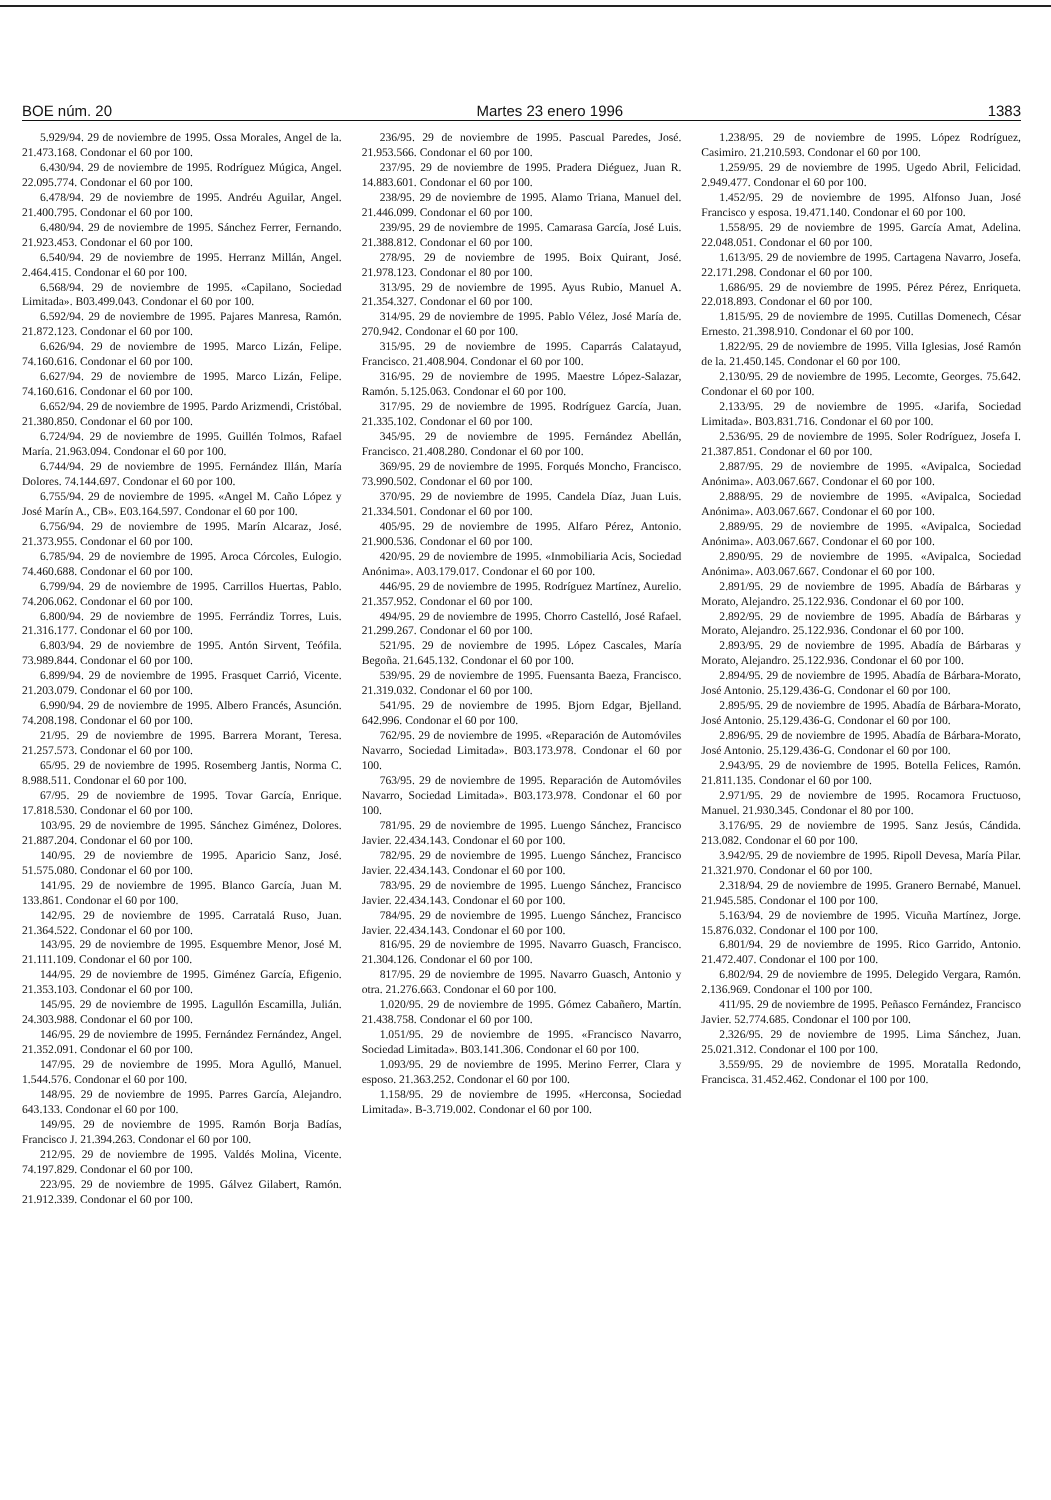BOE núm. 20 Martes 23 enero 1996 1383
5.929/94. 29 de noviembre de 1995. Ossa Morales, Angel de la. 21.473.168. Condonar el 60 por 100.
6.430/94. 29 de noviembre de 1995. Rodríguez Múgica, Angel. 22.095.774. Condonar el 60 por 100.
6.478/94. 29 de noviembre de 1995. Andréu Aguilar, Angel. 21.400.795. Condonar el 60 por 100.
6.480/94. 29 de noviembre de 1995. Sánchez Ferrer, Fernando. 21.923.453. Condonar el 60 por 100.
6.540/94. 29 de noviembre de 1995. Herranz Millán, Angel. 2.464.415. Condonar el 60 por 100.
6.568/94. 29 de noviembre de 1995. «Capilano, Sociedad Limitada». B03.499.043. Condonar el 60 por 100.
6.592/94. 29 de noviembre de 1995. Pajares Manresa, Ramón. 21.872.123. Condonar el 60 por 100.
6.626/94. 29 de noviembre de 1995. Marco Lizán, Felipe. 74.160.616. Condonar el 60 por 100.
6.627/94. 29 de noviembre de 1995. Marco Lizán, Felipe. 74.160.616. Condonar el 60 por 100.
6.652/94. 29 de noviembre de 1995. Pardo Arizmendi, Cristóbal. 21.380.850. Condonar el 60 por 100.
6.724/94. 29 de noviembre de 1995. Guillén Tolmos, Rafael María. 21.963.094. Condonar el 60 por 100.
6.744/94. 29 de noviembre de 1995. Fernández Illán, María Dolores. 74.144.697. Condonar el 60 por 100.
6.755/94. 29 de noviembre de 1995. «Angel M. Caño López y José Marín A., CB». E03.164.597. Condonar el 60 por 100.
6.756/94. 29 de noviembre de 1995. Marín Alcaraz, José. 21.373.955. Condonar el 60 por 100.
6.785/94. 29 de noviembre de 1995. Aroca Córcoles, Eulogio. 74.460.688. Condonar el 60 por 100.
6.799/94. 29 de noviembre de 1995. Carrillos Huertas, Pablo. 74.206.062. Condonar el 60 por 100.
6.800/94. 29 de noviembre de 1995. Ferrándiz Torres, Luis. 21.316.177. Condonar el 60 por 100.
6.803/94. 29 de noviembre de 1995. Antón Sirvent, Teófila. 73.989.844. Condonar el 60 por 100.
6.899/94. 29 de noviembre de 1995. Frasquet Carrió, Vicente. 21.203.079. Condonar el 60 por 100.
6.990/94. 29 de noviembre de 1995. Albero Francés, Asunción. 74.208.198. Condonar el 60 por 100.
21/95. 29 de noviembre de 1995. Barrera Morant, Teresa. 21.257.573. Condonar el 60 por 100.
65/95. 29 de noviembre de 1995. Rosemberg Jantis, Norma C. 8.988.511. Condonar el 60 por 100.
67/95. 29 de noviembre de 1995. Tovar García, Enrique. 17.818.530. Condonar el 60 por 100.
103/95. 29 de noviembre de 1995. Sánchez Giménez, Dolores. 21.887.204. Condonar el 60 por 100.
140/95. 29 de noviembre de 1995. Aparicio Sanz, José. 51.575.080. Condonar el 60 por 100.
141/95. 29 de noviembre de 1995. Blanco García, Juan M. 133.861. Condonar el 60 por 100.
142/95. 29 de noviembre de 1995. Carratalá Ruso, Juan. 21.364.522. Condonar el 60 por 100.
143/95. 29 de noviembre de 1995. Esquembre Menor, José M. 21.111.109. Condonar el 60 por 100.
144/95. 29 de noviembre de 1995. Giménez García, Efigenio. 21.353.103. Condonar el 60 por 100.
145/95. 29 de noviembre de 1995. Lagullón Escamilla, Julián. 24.303.988. Condonar el 60 por 100.
146/95. 29 de noviembre de 1995. Fernández Fernández, Angel. 21.352.091. Condonar el 60 por 100.
147/95. 29 de noviembre de 1995. Mora Agulló, Manuel. 1.544.576. Condonar el 60 por 100.
148/95. 29 de noviembre de 1995. Parres García, Alejandro. 643.133. Condonar el 60 por 100.
149/95. 29 de noviembre de 1995. Ramón Borja Badías, Francisco J. 21.394.263. Condonar el 60 por 100.
212/95. 29 de noviembre de 1995. Valdés Molina, Vicente. 74.197.829. Condonar el 60 por 100.
223/95. 29 de noviembre de 1995. Gálvez Gilabert, Ramón. 21.912.339. Condonar el 60 por 100.
236/95. 29 de noviembre de 1995. Pascual Paredes, José. 21.953.566. Condonar el 60 por 100.
237/95. 29 de noviembre de 1995. Pradera Diéguez, Juan R. 14.883.601. Condonar el 60 por 100.
238/95. 29 de noviembre de 1995. Alamo Triana, Manuel del. 21.446.099. Condonar el 60 por 100.
239/95. 29 de noviembre de 1995. Camarasa García, José Luis. 21.388.812. Condonar el 60 por 100.
278/95. 29 de noviembre de 1995. Boix Quirant, José. 21.978.123. Condonar el 80 por 100.
313/95. 29 de noviembre de 1995. Ayus Rubio, Manuel A. 21.354.327. Condonar el 60 por 100.
314/95. 29 de noviembre de 1995. Pablo Vélez, José María de. 270.942. Condonar el 60 por 100.
315/95. 29 de noviembre de 1995. Caparrás Calatayud, Francisco. 21.408.904. Condonar el 60 por 100.
316/95. 29 de noviembre de 1995. Maestre López-Salazar, Ramón. 5.125.063. Condonar el 60 por 100.
317/95. 29 de noviembre de 1995. Rodríguez García, Juan. 21.335.102. Condonar el 60 por 100.
345/95. 29 de noviembre de 1995. Fernández Abellán, Francisco. 21.408.280. Condonar el 60 por 100.
369/95. 29 de noviembre de 1995. Forqués Moncho, Francisco. 73.990.502. Condonar el 60 por 100.
370/95. 29 de noviembre de 1995. Candela Díaz, Juan Luis. 21.334.501. Condonar el 60 por 100.
405/95. 29 de noviembre de 1995. Alfaro Pérez, Antonio. 21.900.536. Condonar el 60 por 100.
420/95. 29 de noviembre de 1995. «Inmobiliaria Acis, Sociedad Anónima». A03.179.017. Condonar el 60 por 100.
446/95. 29 de noviembre de 1995. Rodríguez Martínez, Aurelio. 21.357.952. Condonar el 60 por 100.
494/95. 29 de noviembre de 1995. Chorro Castelló, José Rafael. 21.299.267. Condonar el 60 por 100.
521/95. 29 de noviembre de 1995. López Cascales, María Begoña. 21.645.132. Condonar el 60 por 100.
539/95. 29 de noviembre de 1995. Fuensanta Baeza, Francisco. 21.319.032. Condonar el 60 por 100.
541/95. 29 de noviembre de 1995. Bjorn Edgar, Bjelland. 642.996. Condonar el 60 por 100.
762/95. 29 de noviembre de 1995. «Reparación de Automóviles Navarro, Sociedad Limitada». B03.173.978. Condonar el 60 por 100.
763/95. 29 de noviembre de 1995. Reparación de Automóviles Navarro, Sociedad Limitada». B03.173.978. Condonar el 60 por 100.
781/95. 29 de noviembre de 1995. Luengo Sánchez, Francisco Javier. 22.434.143. Condonar el 60 por 100.
782/95. 29 de noviembre de 1995. Luengo Sánchez, Francisco Javier. 22.434.143. Condonar el 60 por 100.
783/95. 29 de noviembre de 1995. Luengo Sánchez, Francisco Javier. 22.434.143. Condonar el 60 por 100.
784/95. 29 de noviembre de 1995. Luengo Sánchez, Francisco Javier. 22.434.143. Condonar el 60 por 100.
816/95. 29 de noviembre de 1995. Navarro Guasch, Francisco. 21.304.126. Condonar el 60 por 100.
817/95. 29 de noviembre de 1995. Navarro Guasch, Antonio y otra. 21.276.663. Condonar el 60 por 100.
1.020/95. 29 de noviembre de 1995. Gómez Cabañero, Martín. 21.438.758. Condonar el 60 por 100.
1.051/95. 29 de noviembre de 1995. «Francisco Navarro, Sociedad Limitada». B03.141.306. Condonar el 60 por 100.
1.093/95. 29 de noviembre de 1995. Merino Ferrer, Clara y esposo. 21.363.252. Condonar el 60 por 100.
1.158/95. 29 de noviembre de 1995. «Herconsa, Sociedad Limitada». B-3.719.002. Condonar el 60 por 100.
1.238/95. 29 de noviembre de 1995. López Rodríguez, Casimiro. 21.210.593. Condonar el 60 por 100.
1.259/95. 29 de noviembre de 1995. Ugedo Abril, Felicidad. 2.949.477. Condonar el 60 por 100.
1.452/95. 29 de noviembre de 1995. Alfonso Juan, José Francisco y esposa. 19.471.140. Condonar el 60 por 100.
1.558/95. 29 de noviembre de 1995. García Amat, Adelina. 22.048.051. Condonar el 60 por 100.
1.613/95. 29 de noviembre de 1995. Cartagena Navarro, Josefa. 22.171.298. Condonar el 60 por 100.
1.686/95. 29 de noviembre de 1995. Pérez Pérez, Enriqueta. 22.018.893. Condonar el 60 por 100.
1.815/95. 29 de noviembre de 1995. Cutillas Domenech, César Ernesto. 21.398.910. Condonar el 60 por 100.
1.822/95. 29 de noviembre de 1995. Villa Iglesias, José Ramón de la. 21.450.145. Condonar el 60 por 100.
2.130/95. 29 de noviembre de 1995. Lecomte, Georges. 75.642. Condonar el 60 por 100.
2.133/95. 29 de noviembre de 1995. «Jarifa, Sociedad Limitada». B03.831.716. Condonar el 60 por 100.
2.536/95. 29 de noviembre de 1995. Soler Rodríguez, Josefa I. 21.387.851. Condonar el 60 por 100.
2.887/95. 29 de noviembre de 1995. «Avipalca, Sociedad Anónima». A03.067.667. Condonar el 60 por 100.
2.888/95. 29 de noviembre de 1995. «Avipalca, Sociedad Anónima». A03.067.667. Condonar el 60 por 100.
2.889/95. 29 de noviembre de 1995. «Avipalca, Sociedad Anónima». A03.067.667. Condonar el 60 por 100.
2.890/95. 29 de noviembre de 1995. «Avipalca, Sociedad Anónima». A03.067.667. Condonar el 60 por 100.
2.891/95. 29 de noviembre de 1995. Abadía de Bárbaras y Morato, Alejandro. 25.122.936. Condonar el 60 por 100.
2.892/95. 29 de noviembre de 1995. Abadía de Bárbaras y Morato, Alejandro. 25.122.936. Condonar el 60 por 100.
2.893/95. 29 de noviembre de 1995. Abadía de Bárbaras y Morato, Alejandro. 25.122.936. Condonar el 60 por 100.
2.894/95. 29 de noviembre de 1995. Abadía de Bárbara-Morato, José Antonio. 25.129.436-G. Condonar el 60 por 100.
2.895/95. 29 de noviembre de 1995. Abadía de Bárbara-Morato, José Antonio. 25.129.436-G. Condonar el 60 por 100.
2.896/95. 29 de noviembre de 1995. Abadía de Bárbara-Morato, José Antonio. 25.129.436-G. Condonar el 60 por 100.
2.943/95. 29 de noviembre de 1995. Botella Felices, Ramón. 21.811.135. Condonar el 60 por 100.
2.971/95. 29 de noviembre de 1995. Rocamora Fructuoso, Manuel. 21.930.345. Condonar el 80 por 100.
3.176/95. 29 de noviembre de 1995. Sanz Jesús, Cándida. 213.082. Condonar el 60 por 100.
3.942/95. 29 de noviembre de 1995. Ripoll Devesa, María Pilar. 21.321.970. Condonar el 60 por 100.
2.318/94. 29 de noviembre de 1995. Granero Bernabé, Manuel. 21.945.585. Condonar el 100 por 100.
5.163/94. 29 de noviembre de 1995. Vicuña Martínez, Jorge. 15.876.032. Condonar el 100 por 100.
6.801/94. 29 de noviembre de 1995. Rico Garrido, Antonio. 21.472.407. Condonar el 100 por 100.
6.802/94. 29 de noviembre de 1995. Delegido Vergara, Ramón. 2.136.969. Condonar el 100 por 100.
411/95. 29 de noviembre de 1995. Peñasco Fernández, Francisco Javier. 52.774.685. Condonar el 100 por 100.
2.326/95. 29 de noviembre de 1995. Lima Sánchez, Juan. 25.021.312. Condonar el 100 por 100.
3.559/95. 29 de noviembre de 1995. Moratalla Redondo, Francisca. 31.452.462. Condonar el 100 por 100.